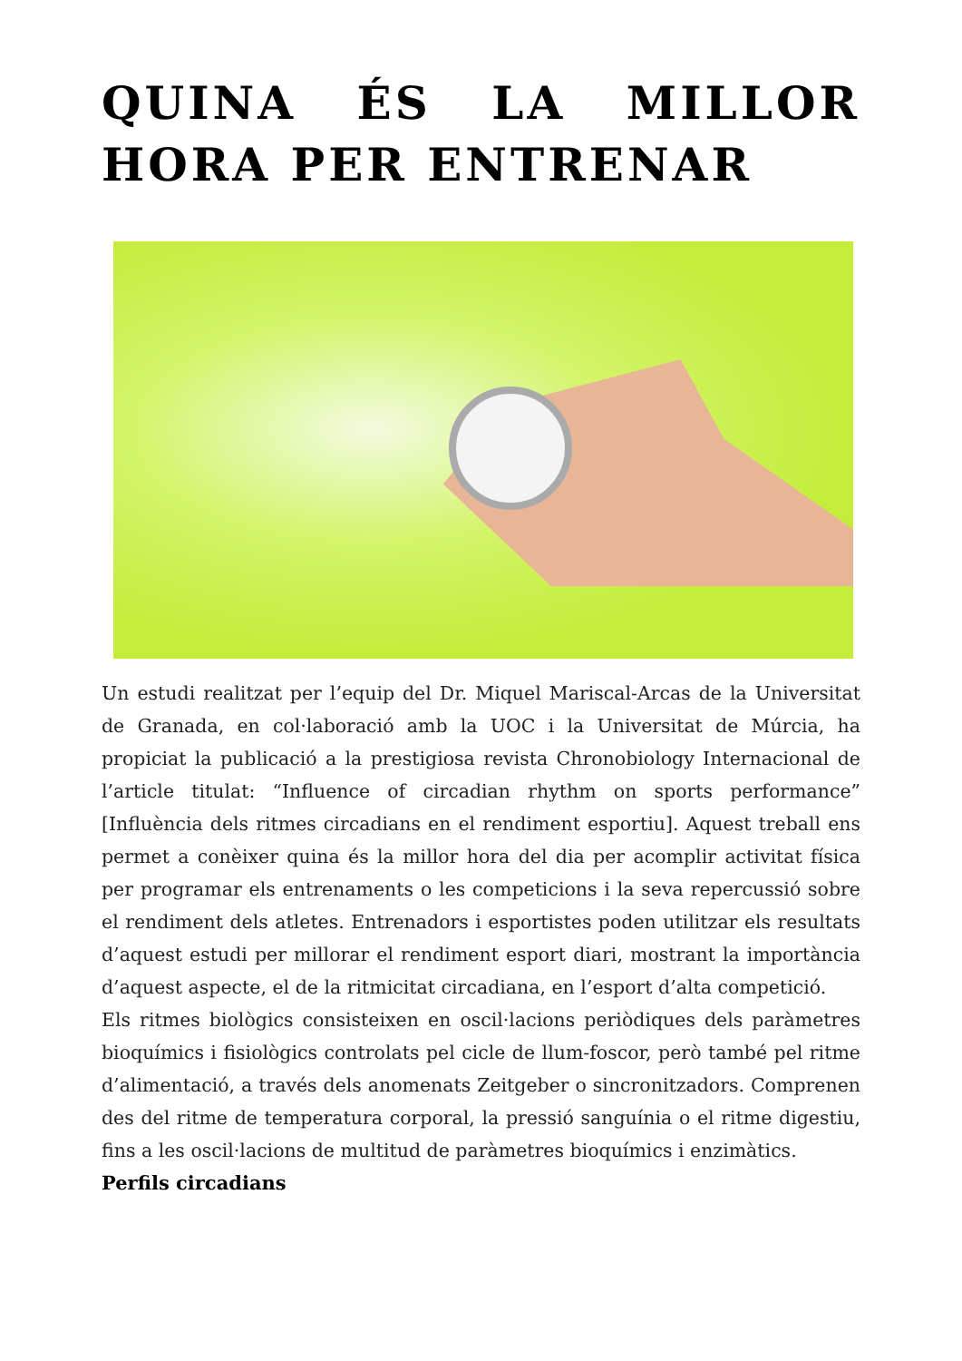QUINA ÉS LA MILLOR HORA PER ENTRENAR
Un estudi realitzat per l’equip del Dr. Miquel Mariscal-Arcas de la Universitat de Granada, en col·laboració amb la UOC i la Universitat de Múrcia, ha propiciat la publicació a la prestigiosa revista Chronobiology Internacional de l’article titulat: “Influence of circadian rhythm on sports performance” [Influència dels ritmes circadians en el rendiment esportiu]. Aquest treball ens permet a conèixer quina és la millor hora del dia per acomplir activitat física per programar els entrenaments o les competicions i la seva repercussió sobre el rendiment dels atletes. Entrenadors i esportistes poden utilitzar els resultats d’aquest estudi per millorar el rendiment esport diari, mostrant la importància d’aquest aspecte, el de la ritmicitat circadiana, en l’esport d’alta competició.
Els ritmes biològics consisteixen en oscil·lacions periòdiques dels paràmetres bioquímics i fisiològics controlats pel cicle de llum-foscor, però també pel ritme d’alimentació, a través dels anomenats Zeitgeber o sincronitzadors. Comprenen des del ritme de temperatura corporal, la pressió sanguínia o el ritme digestiu, fins a les oscil·lacions de multitud de paràmetres bioquímics i enzimàtics.
Perfils circadians